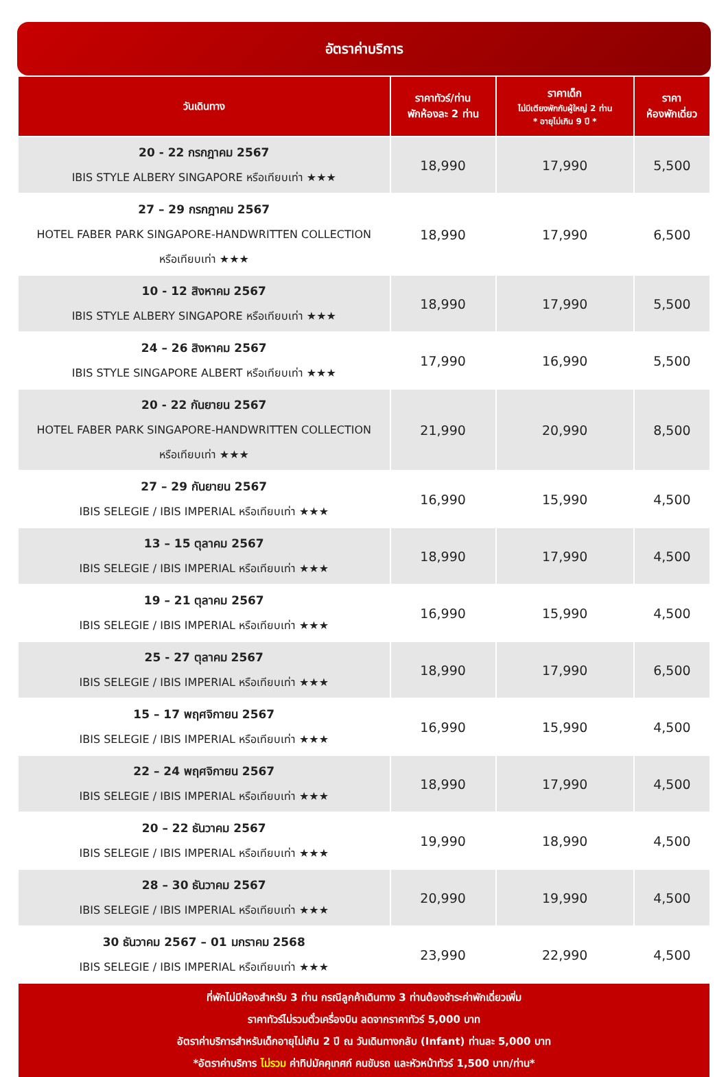อัตราค่าบริการ
| วันเดินทาง | ราคาทัวร์/ท่าน พักห้องละ 2 ท่าน | ราคาเด็ก ไม่มีเตียงพักกับผู้ใหญ่ 2 ท่าน * อายุไม่เกิน 9 ปี * | ราคา ห้องพักเดี่ยว |
| --- | --- | --- | --- |
| 20 - 22 กรกฎาคม 2567 IBIS STYLE ALBERY SINGAPORE หรือเทียบเท่า ★★★ | 18,990 | 17,990 | 5,500 |
| 27 – 29 กรกฎาคม 2567 HOTEL FABER PARK SINGAPORE-HANDWRITTEN COLLECTION หรือเทียบเท่า ★★★ | 18,990 | 17,990 | 6,500 |
| 10 - 12 สิงหาคม 2567 IBIS STYLE ALBERY SINGAPORE หรือเทียบเท่า ★★★ | 18,990 | 17,990 | 5,500 |
| 24 – 26 สิงหาคม 2567 IBIS STYLE SINGAPORE ALBERT หรือเทียบเท่า ★★★ | 17,990 | 16,990 | 5,500 |
| 20 - 22 กันยายน 2567 HOTEL FABER PARK SINGAPORE-HANDWRITTEN COLLECTION หรือเทียบเท่า ★★★ | 21,990 | 20,990 | 8,500 |
| 27 – 29 กันยายน 2567 IBIS SELEGIE / IBIS IMPERIAL หรือเทียบเท่า ★★★ | 16,990 | 15,990 | 4,500 |
| 13 – 15 ตุลาคม 2567 IBIS SELEGIE / IBIS IMPERIAL หรือเทียบเท่า ★★★ | 18,990 | 17,990 | 4,500 |
| 19 – 21 ตุลาคม 2567 IBIS SELEGIE / IBIS IMPERIAL หรือเทียบเท่า ★★★ | 16,990 | 15,990 | 4,500 |
| 25 - 27 ตุลาคม 2567 IBIS SELEGIE / IBIS IMPERIAL หรือเทียบเท่า ★★★ | 18,990 | 17,990 | 6,500 |
| 15 – 17 พฤศจิกายน 2567 IBIS SELEGIE / IBIS IMPERIAL หรือเทียบเท่า ★★★ | 16,990 | 15,990 | 4,500 |
| 22 – 24 พฤศจิกายน 2567 IBIS SELEGIE / IBIS IMPERIAL หรือเทียบเท่า ★★★ | 18,990 | 17,990 | 4,500 |
| 20 – 22 ธันวาคม 2567 IBIS SELEGIE / IBIS IMPERIAL หรือเทียบเท่า ★★★ | 19,990 | 18,990 | 4,500 |
| 28 – 30 ธันวาคม 2567 IBIS SELEGIE / IBIS IMPERIAL หรือเทียบเท่า ★★★ | 20,990 | 19,990 | 4,500 |
| 30 ธันวาคม 2567 – 01 มกราคม 2568 IBIS SELEGIE / IBIS IMPERIAL หรือเทียบเท่า ★★★ | 23,990 | 22,990 | 4,500 |
ที่พักไม่มีห้องสำหรับ 3 ท่าน กรณีลูกค้าเดินทาง 3 ท่านต้องชำระค่าพักเดี่ยวเพิ่ม
ราคาทัวร์ไม่รวมตั๋วเครื่องบิน ลดจากราคาทัวร์ 5,000 บาท
อัตราค่าบริการสำหรับเด็กอายุไม่เกิน 2 ปี ณ วันเดินทางกลับ (Infant) ท่านละ 5,000 บาท
*อัตราค่าบริการ ไม่รวม ค่าทิปมัคคุเทศก์ คนขับรถ และหัวหน้าทัวร์ 1,500 บาท/ท่าน*